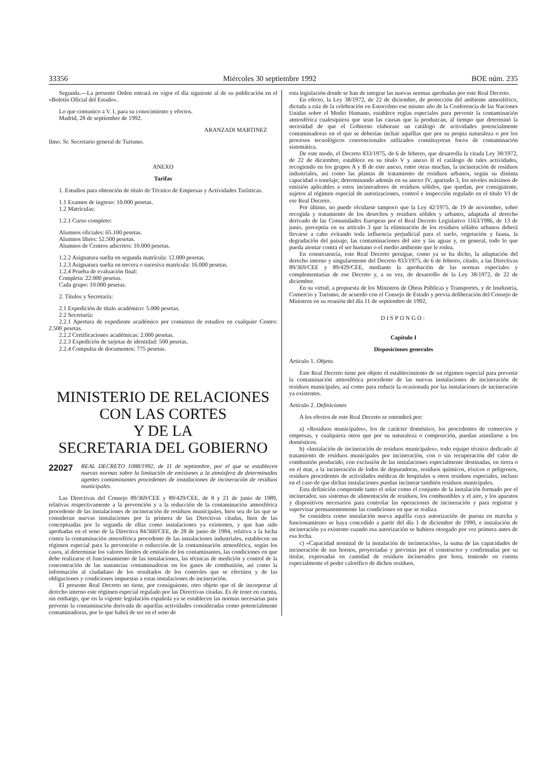33356 Miércoles 30 septiembre 1992 BOE núm. 235
Segunda.—La presente Orden entrará en vigor el día siguiente al de su publicación en el «Boletín Oficial del Estado».
Lo que comunico a V. I. para su conocimiento y efectos.
Madrid, 28 de septiembre de 1992.
ARANZADI MARTINEZ
Ilmo. Sr. Secretario general de Turismo.
ANEXO
Tarifas
1. Estudios para obtención de título de Técnico de Empresas y Actividades Turísticas.
1.1 Examen de ingreso: 10.000 pesetas.
1.2 Matrículas:
1.2.1 Curso completo:
Alumnos oficiales: 65.100 pesetas.
Alumnos libres: 52.500 pesetas.
Alumnos de Centros adscritos: 10.000 pesetas.
1.2.2 Asignatura suelta en segunda matrícula: 12.000 pesetas.
1.2.3 Asignatura suelta en tercera o sucesiva matrícula: 16.000 pesetas.
1.2.4 Prueba de evaluación final:
Completa: 22.000 pesetas.
Cada grupo: 10.000 pesetas.
2. Títulos y Secretaría:
2.1 Expedición de título académico: 5.000 pesetas.
2.2 Secretaría:
2.2.1 Apertura de expediente académico por comienzo de estudios en cualquier Centro: 2.500 pesetas.
2.2.2 Certificaciones académicas: 2.000 pesetas.
2.2.3 Expedición de tarjetas de identidad: 500 pesetas.
2.2.4 Compulsa de documentos: 775 pesetas.
MINISTERIO DE RELACIONES
CON LAS CORTES
Y DE LA
SECRETARIA DEL GOBIERNO
22027 REAL DECRETO 1088/1992, de 11 de septiembre, por el que se establecen nuevas normas sobre la limitación de emisiones a la atmósfera de determinados agentes contaminantes procedentes de instalaciones de incineración de residuos municipales.
Las Directivas del Consejo 89/369/CEE y 89/429/CEE, de 8 y 21 de junio de 1989, relativas respectivamente a la prevención y a la reducción de la contaminación atmosférica procedente de las instalaciones de incineración de residuos municipales, bien sea de las que se consideran nuevas instalaciones por la primera de las Directivas citadas, bien de las conceptuadas por la segunda de ellas como instalaciones ya existentes, y que han sido aprobadas en el seno de la Directiva 84/360/CEE, de 28 de junio de 1984, relativa a la lucha contra la contaminación atmosférica procedente de las instalaciones industriales, establecen un régimen especial para la prevención o reducción de la contaminación atmosférica, según los casos, al determinar los valores límites de emisión de los contaminantes, las condiciones en que debe realizarse el funcionamiento de las instalaciones, las técnicas de medición y control de la concentración de las sustancias contaminadoras en los gases de combustión, así como la información al ciudadano de los resultados de los controles que se efectúen y de las obligaciones y condiciones impuestas a estas instalaciones de incineración.
El presente Real Decreto no tiene, por consiguiente, otro objeto que el de incorporar al derecho interno este régimen especial regulado por las Directivas citadas. Es de tener en cuenta, sin embargo, que en la vigente legislación española ya se establecen las normas necesarias para prevenir la contaminación derivada de aquellas actividades consideradas como potencialmente contaminadoras, por lo que habrá de ser en el seno de
esta legislación donde se han de integrar las nuevas normas aprobadas por este Real Decreto.
En efecto, la Ley 38/1972, de 22 de diciembre, de protección del ambiente atmosférico, dictada a raíz de la celebración en Estocolmo ese mismo año de la Conferencia de las Naciones Unidas sobre el Medio Humano, establece reglas especiales para prevenir la contaminación atmosférica cualesquiera que sean las causas que la produzcan, al tiempo que determinó la necesidad de que el Gobierno elaborase un catálogo de actividades potencialmente contaminadoras en el que se deberían incluir aquéllas que por su propia naturaleza o por los procesos tecnológicos convencionales utilizados constituyeran focos de contaminación sistemática.
De este modo, el Decreto 833/1975, de 6 de febrero, que desarrolla la citada Ley 38/1972, de 22 de diciembre, establece en su título V y anexo II el catálogo de tales actividades, recogiendo en los grupos A y B de este anexo, entre otras muchas, la incineración de residuos industriales, así como las plantas de tratamiento de residuos urbanos, según su distinta capacidad o tonelaje; determinando además en su anexo IV, apartado 3, los niveles máximos de emisión aplicables a estos incineradores de residuos sólidos, que quedan, por consiguiente, sujetos al régimen especial de autorizaciones, control e inspección regulado en el título VI de ese Real Decreto.
Por último, no puede olvidarse tampoco que la Ley 42/1975, de 19 de noviembre, sobre recogida y tratamiento de los desechos y residuos sólidos y urbanos, adaptada al derecho derivado de las Comunidades Europeas por el Real Decreto Legislativo 1163/1986, de 13 de junio, preceptúa en su artículo 3 que la eliminación de los residuos sólidos urbanos deberá llevarse a cabo evitando toda influencia perjudicial para el suelo, vegetación y fauna, la degradación del paisaje, las contaminaciones del aire y las aguas y, en general, todo lo que pueda atentar contra el ser humano o el medio ambiente que le rodea.
En consecuencia, este Real Decreto persigue, como ya se ha dicho, la adaptación del derecho interno y singularmente del Decreto 833/1975, de 6 de febrero, citado, a las Directivas 89/369/CEE y 89/429/CEE, mediante la aprobación de las normas especiales y complementarias de ese Decreto y, a su vez, de desarrollo de la Ley 38/1972, de 22 de diciembre.
En su virtud, a propuesta de los Ministros de Obras Públicas y Transportes, y de Insdustria, Comercio y Turismo, de acuerdo con el Consejo de Estado y previa deliberación del Consejo de Ministros en su reunión del día 11 de septiembre de 1992,
DISPONGO:
Capítulo I
Disposiciones generales
Artículo 1. Objeto.
Este Real Decreto tiene por objeto el establecimiento de un régimen especial para prevenir la contaminación atmosférica procedente de las nuevas instalaciones de incineración de residuos municipales, así como para reducir la ocasionada por las instalaciones de incineración ya existentes.
Artículo 2. Definiciones
A los efectos de este Real Decreto se entenderá por:
a) «Residuos municipales», los de carácter doméstico, los procedentes de comercios y empresas, y cualquiera otros que por su naturaleza o composición, puedan asimilarse a los domésticos.
b) «Instalación de incineración de residuos municipales», todo equipo técnico dedicado al tratamiento de residuos municipales por incineración, con o sin recuperación del calor de combustión producido, con exclusión de las instalaciones especialmente destinadas, en tierra o en el mar, a la incineración de lodos de depuradoras, residuos químicos, tóxicos o peligrosos, residuos procedentes de actividades médicas de hospitales u otros residuos especiales, incluso en el caso de que dichas instalaciones puedan incinerar también residuos municipales.
Esta definición comprende tanto el solar como el conjunto de la instalación formado por el incinerador, sus sistemas de alimentación de residuos, los combustibles y el aire, y los aparatos y dispositivos necesarios para controlar las operaciones de incineración y para registrar y supervisar permanentemente las condiciones en que se realiza.
Se considera como instalación nueva aquélla cuya autorización de puesta en marcha y funcionamiento se haya concedido a partir del día 1 de diciembre de 1990, e instalación de incineración ya existente cuando esa autorización se hubiera otorgado por vez primera antes de esa fecha.
c) «Capacidad nominal de la instalación de incineración», la suma de las capacidades de incineración de sus hornos, proyectadas y previstas por el constructor y confirmadas por su titular, expresadas en cantidad de residuos incinerados por hora, teniendo en cuenta especialmente el poder calorífico de dichos residuos.